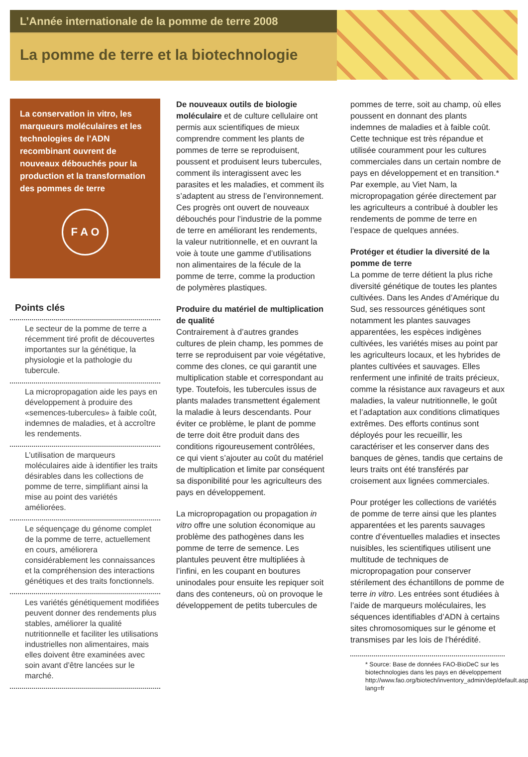L’Année internationale de la pomme de terre 2008
La pomme de terre et la biotechnologie
La conservation in vitro, les marqueurs moléculaires et les technologies de l’ADN recombinant ouvrent de nouveaux débouchés pour la production et la transformation des pommes de terre
F A O
Points clés
Le secteur de la pomme de terre a récemment tiré profit de découvertes importantes sur la génétique, la physiologie et la pathologie du tubercule.
La micropropagation aide les pays en développement à produire des «semences-tubercules» à faible coût, indemnes de maladies, et à accroître les rendements.
L’utilisation de marqueurs moléculaires aide à identifier les traits désirables dans les collections de pomme de terre, simplifiant ainsi la mise au point des variétés améliorées.
Le séquençage du génome complet de la pomme de terre, actuellement en cours, améliorera considérablement les connaissances et la compréhension des interactions génétiques et des traits fonctionnels.
Les variétés génétiquement modifiées peuvent donner des rendements plus stables, améliorer la qualité nutritionnelle et faciliter les utilisations industrielles non alimentaires, mais elles doivent être examinées avec soin avant d’être lancées sur le marché.
De nouveaux outils de biologie moléculaire et de culture cellulaire ont permis aux scientifiques de mieux comprendre comment les plants de pommes de terre se reproduisent, poussent et produisent leurs tubercules, comment ils interagissent avec les parasites et les maladies, et comment ils s’adaptent au stress de l’environnement. Ces progrès ont ouvert de nouveaux débouchés pour l’industrie de la pomme de terre en améliorant les rendements, la valeur nutritionnelle, et en ouvrant la voie à toute une gamme d’utilisations non alimentaires de la fécule de la pomme de terre, comme la production de polymères plastiques.
Produire du matériel de multiplication de qualité
Contrairement à d’autres grandes cultures de plein champ, les pommes de terre se reproduisent par voie végétative, comme des clones, ce qui garantit une multiplication stable et correspondant au type. Toutefois, les tubercules issus de plants malades transmettent également la maladie à leurs descendants. Pour éviter ce problème, le plant de pomme de terre doit être produit dans des conditions rigoureusement contrôlées, ce qui vient s’ajouter au coût du matériel de multiplication et limite par conséquent sa disponibilité pour les agriculteurs des pays en développement.
La micropropagation ou propagation in vitro offre une solution économique au problème des pathogènes dans les pomme de terre de semence. Les plantules peuvent être multipliées à l’infini, en les coupant en boutures uninodales pour ensuite les repiquer soit dans des conteneurs, où on provoque le développement de petits tubercules de
pommes de terre, soit au champ, où elles poussent en donnant des plants indemnes de maladies et à faible coût. Cette technique est très répandue et utilisée couramment pour les cultures commerciales dans un certain nombre de pays en développement et en transition.* Par exemple, au Viet Nam, la micropropagation gérée directement par les agriculteurs a contribué à doubler les rendements de pomme de terre en l’espace de quelques années.
Protéger et étudier la diversité de la pomme de terre
La pomme de terre détient la plus riche diversité génétique de toutes les plantes cultivées. Dans les Andes d’Amérique du Sud, ses ressources génétiques sont notamment les plantes sauvages apparentées, les espèces indigènes cultivées, les variétés mises au point par les agriculteurs locaux, et les hybrides de plantes cultivées et sauvages. Elles renferment une infinité de traits précieux, comme la résistance aux ravageurs et aux maladies, la valeur nutritionnelle, le goût et l’adaptation aux conditions climatiques extrêmes. Des efforts continus sont déployés pour les recueillir, les caractériser et les conserver dans des banques de gènes, tandis que certains de leurs traits ont été transférés par croisement aux lignées commerciales.
Pour protéger les collections de variétés de pomme de terre ainsi que les plantes apparentées et les parents sauvages contre d’éventuelles maladies et insectes nuisibles, les scientifiques utilisent une multitude de techniques de micropropagation pour conserver stérilement des échantillons de pomme de terre in vitro. Les entrées sont étudiées à l’aide de marqueurs moléculaires, les séquences identifiables d’ADN à certains sites chromosomiques sur le génome et transmises par les lois de l’hérédité.
* Source: Base de données FAO-BioDeC sur les biotechnologies dans les pays en développement http://www.fao.org/biotech/inventory_admin/dep/default.asp?lang=fr